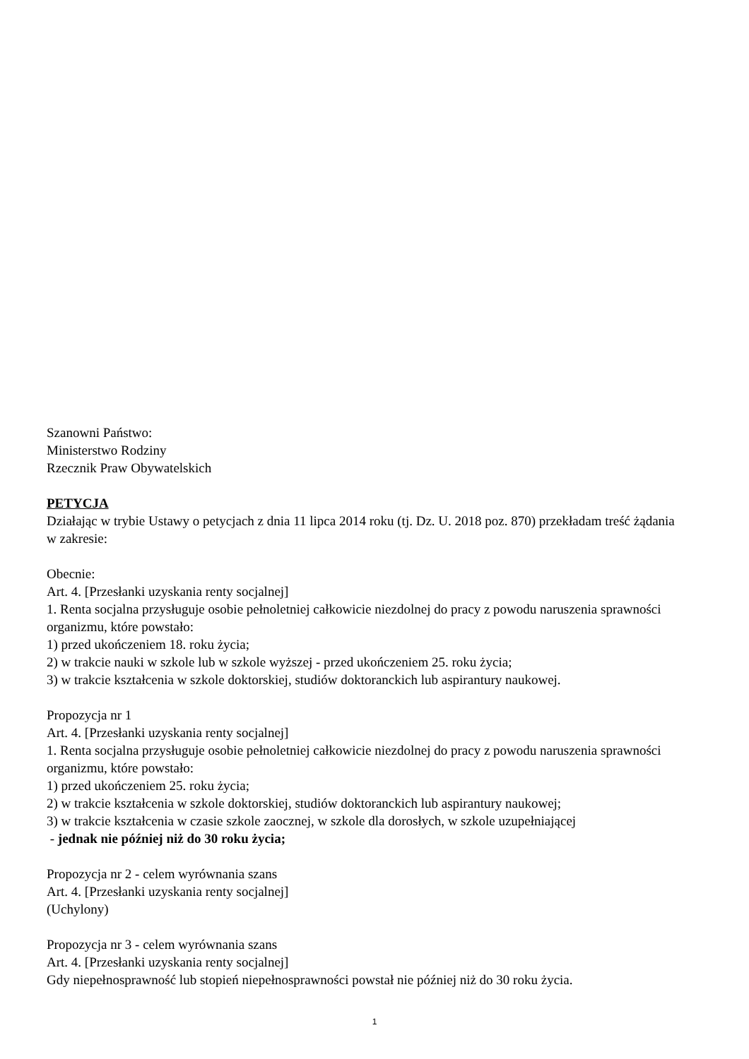Szanowni Państwo:
Ministerstwo Rodziny
Rzecznik Praw Obywatelskich
PETYCJA
Działając w trybie Ustawy o petycjach z dnia 11 lipca 2014 roku (tj. Dz. U. 2018 poz. 870) przekładam treść żądania w zakresie:
Obecnie:
Art. 4. [Przesłanki uzyskania renty socjalnej]
1. Renta socjalna przysługuje osobie pełnoletniej całkowicie niezdolnej do pracy z powodu naruszenia sprawności organizmu, które powstało:
1) przed ukończeniem 18. roku życia;
2) w trakcie nauki w szkole lub w szkole wyższej - przed ukończeniem 25. roku życia;
3) w trakcie kształcenia w szkole doktorskiej, studiów doktoranckich lub aspirantury naukowej.
Propozycja nr 1
Art. 4. [Przesłanki uzyskania renty socjalnej]
1. Renta socjalna przysługuje osobie pełnoletniej całkowicie niezdolnej do pracy z powodu naruszenia sprawności organizmu, które powstało:
1) przed ukończeniem 25. roku życia;
2) w trakcie kształcenia w szkole doktorskiej, studiów doktoranckich lub aspirantury naukowej;
3) w trakcie kształcenia w czasie szkole zaocznej, w szkole dla dorosłych, w szkole uzupełniającej
- jednak nie później niż do 30 roku życia;
Propozycja nr 2 - celem wyrównania szans
Art. 4. [Przesłanki uzyskania renty socjalnej]
(Uchylony)
Propozycja nr 3 - celem wyrównania szans
Art. 4. [Przesłanki uzyskania renty socjalnej]
Gdy niepełnosprawność lub stopień niepełnosprawności powstał nie później niż do 30 roku życia.
1